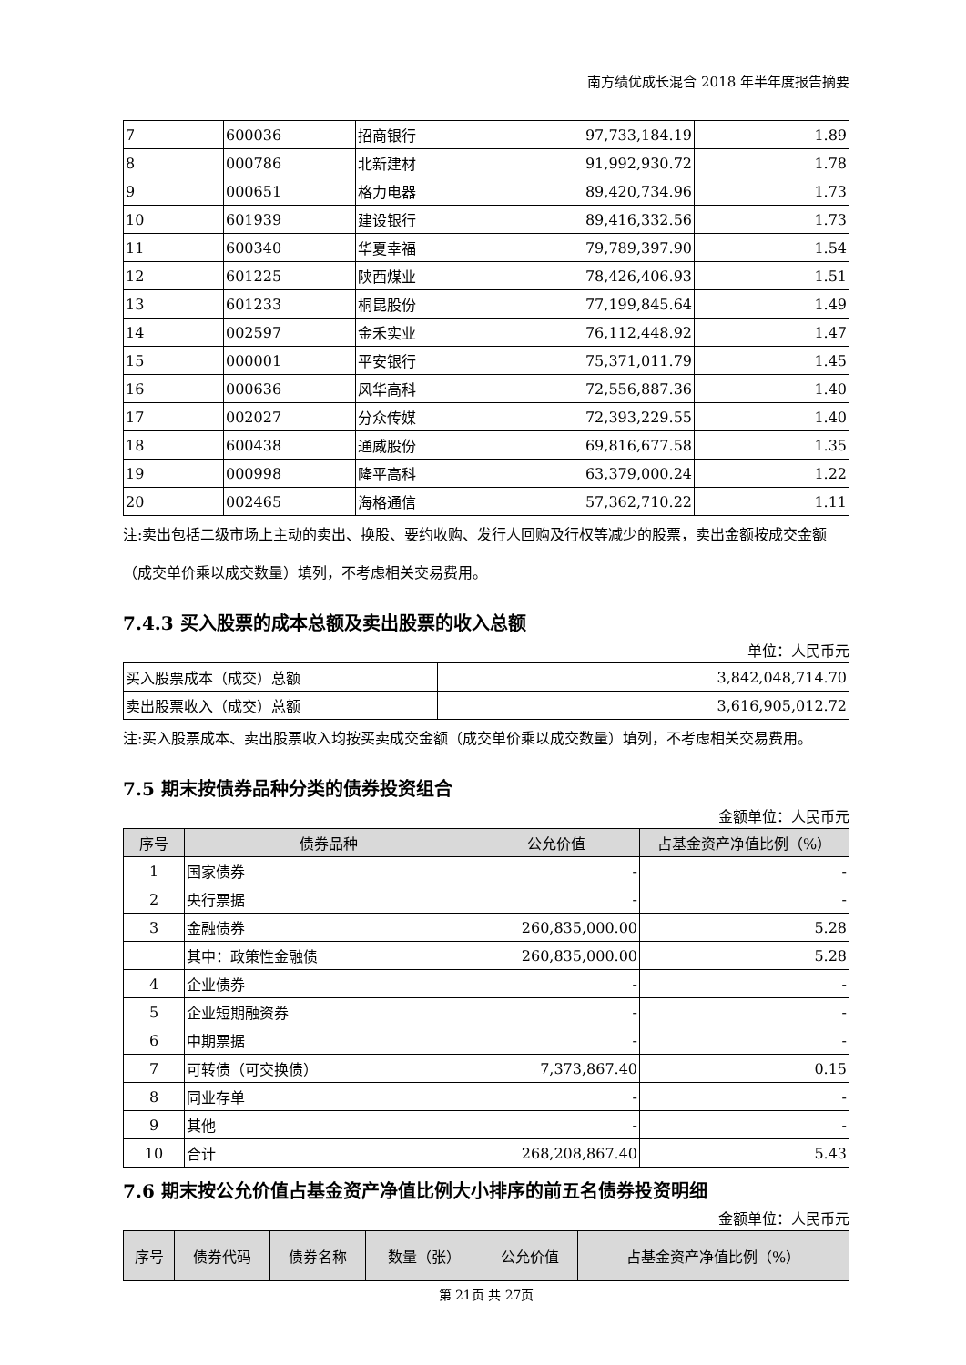南方绩优成长混合 2018 年半年度报告摘要
| 7 | 600036 | 招商银行 | 97,733,184.19 | 1.89 |
| 8 | 000786 | 北新建材 | 91,992,930.72 | 1.78 |
| 9 | 000651 | 格力电器 | 89,420,734.96 | 1.73 |
| 10 | 601939 | 建设银行 | 89,416,332.56 | 1.73 |
| 11 | 600340 | 华夏幸福 | 79,789,397.90 | 1.54 |
| 12 | 601225 | 陕西煤业 | 78,426,406.93 | 1.51 |
| 13 | 601233 | 桐昆股份 | 77,199,845.64 | 1.49 |
| 14 | 002597 | 金禾实业 | 76,112,448.92 | 1.47 |
| 15 | 000001 | 平安银行 | 75,371,011.79 | 1.45 |
| 16 | 000636 | 风华高科 | 72,556,887.36 | 1.40 |
| 17 | 002027 | 分众传媒 | 72,393,229.55 | 1.40 |
| 18 | 600438 | 通威股份 | 69,816,677.58 | 1.35 |
| 19 | 000998 | 隆平高科 | 63,379,000.24 | 1.22 |
| 20 | 002465 | 海格通信 | 57,362,710.22 | 1.11 |
注:卖出包括二级市场上主动的卖出、换股、要约收购、发行人回购及行权等减少的股票，卖出金额按成交金额（成交单价乘以成交数量）填列，不考虑相关交易费用。
7.4.3 买入股票的成本总额及卖出股票的收入总额
单位：人民币元
| 买入股票成本（成交）总额 | 3,842,048,714.70 |
| 卖出股票收入（成交）总额 | 3,616,905,012.72 |
注:买入股票成本、卖出股票收入均按买卖成交金额（成交单价乘以成交数量）填列，不考虑相关交易费用。
7.5 期末按债券品种分类的债券投资组合
金额单位：人民币元
| 序号 | 债券品种 | 公允价值 | 占基金资产净值比例（%） |
| --- | --- | --- | --- |
| 1 | 国家债券 | - | - |
| 2 | 央行票据 | - | - |
| 3 | 金融债券 | 260,835,000.00 | 5.28 |
| | 其中：政策性金融债 | 260,835,000.00 | 5.28 |
| 4 | 企业债券 | - | - |
| 5 | 企业短期融资券 | - | - |
| 6 | 中期票据 | - | - |
| 7 | 可转债（可交换债） | 7,373,867.40 | 0.15 |
| 8 | 同业存单 | - | - |
| 9 | 其他 | - | - |
| 10 | 合计 | 268,208,867.40 | 5.43 |
7.6 期末按公允价值占基金资产净值比例大小排序的前五名债券投资明细
金额单位：人民币元
| 序号 | 债券代码 | 债券名称 | 数量（张） | 公允价值 | 占基金资产净值比例（%） |
| --- | --- | --- | --- | --- | --- |
第 21页 共 27页